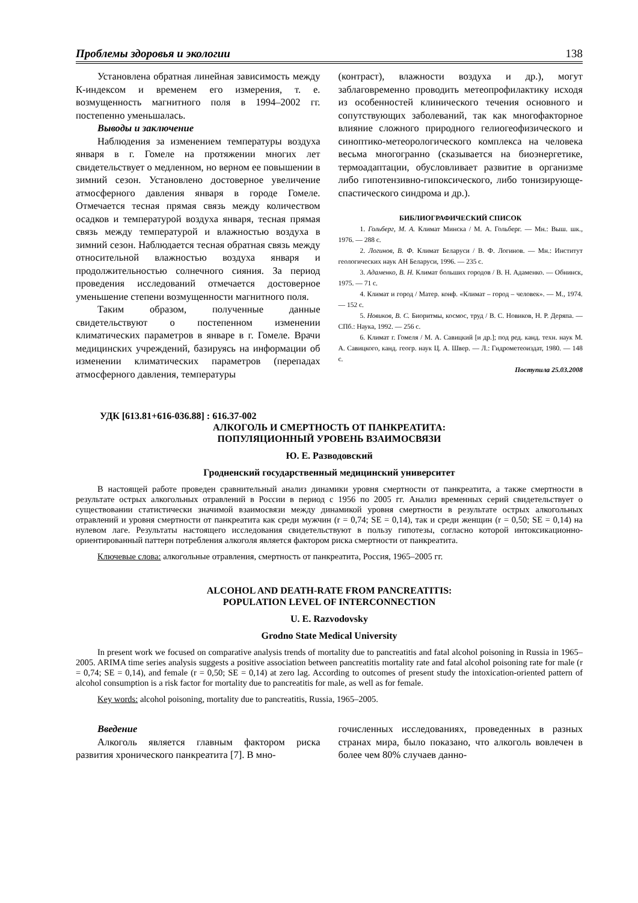Проблемы здоровья и экологии 138
Установлена обратная линейная зависимость между К-индексом и временем его измерения, т. е. возмущенность магнитного поля в 1994–2002 гг. постепенно уменьшалась.
Выводы и заключение
Наблюдения за изменением температуры воздуха января в г. Гомеле на протяжении многих лет свидетельствует о медленном, но верном ее повышении в зимний сезон. Установлено достоверное увеличение атмосферного давления января в городе Гомеле. Отмечается тесная прямая связь между количеством осадков и температурой воздуха января, тесная прямая связь между температурой и влажностью воздуха в зимний сезон. Наблюдается тесная обратная связь между относительной влажностью воздуха января и продолжительностью солнечного сияния. За период проведения исследований отмечается достоверное уменьшение степени возмущенности магнитного поля.
Таким образом, полученные данные свидетельствуют о постепенном изменении климатических параметров в январе в г. Гомеле. Врачи медицинских учреждений, базируясь на информации об изменении климатических параметров (перепадах атмосферного давления, температуры
(контраст), влажности воздуха и др.), могут заблаговременно проводить метеопрофилактику исходя из особенностей клинического течения основного и сопутствующих заболеваний, так как многофакторное влияние сложного природного гелиогеофизического и синоптико-метеорологического комплекса на человека весьма многогранно (сказывается на биоэнергетике, термоадаптации, обусловливает развитие в организме либо гипотензивно-гипоксического, либо тонизирующе-спастического синдрома и др.).
БИБЛИОГРАФИЧЕСКИЙ СПИСОК
1. Гольберг, М. А. Климат Минска / М. А. Гольберг. — Мн.: Выш. шк., 1976. — 288 с.
2. Логинов, В. Ф. Климат Беларуси / В. Ф. Логинов. — Мн.: Институт геологических наук АН Беларуси, 1996. — 235 с.
3. Адаменко, В. Н. Климат больших городов / В. Н. Адаменко. — Обнинск, 1975. — 71 с.
4. Климат и город / Матер. конф. «Климат – город – человек». — М., 1974. — 152 с.
5. Новиков, В. С. Биоритмы, космос, труд / В. С. Новиков, Н. Р. Деряпа. — СПб.: Наука, 1992. — 256 с.
6. Климат г. Гомеля / М. А. Савицкий [и др.]; под ред. канд. техн. наук М. А. Савицкого, канд. геогр. наук Ц. А. Швер. — Л.: Гидрометеоиздат, 1980. — 148 с.
Поступила 25.03.2008
УДК [613.81+616-036.88] : 616.37-002
АЛКОГОЛЬ И СМЕРТНОСТЬ ОТ ПАНКРЕАТИТА:
ПОПУЛЯЦИОННЫЙ УРОВЕНЬ ВЗАИМОСВЯЗИ
Ю. Е. Разводовский
Гродненский государственный медицинский университет
В настоящей работе проведен сравнительный анализ динамики уровня смертности от панкреатита, а также смертности в результате острых алкогольных отравлений в России в период с 1956 по 2005 гг. Анализ временных серий свидетельствует о существовании статистически значимой взаимосвязи между динамикой уровня смертности в результате острых алкогольных отравлений и уровня смертности от панкреатита как среди мужчин (r = 0,74; SE = 0,14), так и среди женщин (r = 0,50; SE = 0,14) на нулевом лаге. Результаты настоящего исследования свидетельствуют в пользу гипотезы, согласно которой интоксикационно-ориентированный паттерн потребления алкоголя является фактором риска смертности от панкреатита.
Ключевые слова: алкогольные отравления, смертность от панкреатита, Россия, 1965–2005 гг.
ALCOHOL AND DEATH-RATE FROM PANCREATITIS:
POPULATION LEVEL OF INTERCONNECTION
U. E. Razvodovsky
Grodno State Medical University
In present work we focused on comparative analysis trends of mortality due to pancreatitis and fatal alcohol poisoning in Russia in 1965–2005. ARIMA time series analysis suggests a positive association between pancreatitis mortality rate and fatal alcohol poisoning rate for male (r = 0,74; SE = 0,14), and female (r = 0,50; SE = 0,14) at zero lag. According to outcomes of present study the intoxication-oriented pattern of alcohol consumption is a risk factor for mortality due to pancreatitis for male, as well as for female.
Key words: alcohol poisoning, mortality due to pancreatitis, Russia, 1965–2005.
Введение
Алкоголь является главным фактором риска развития хронического панкреатита [7]. В мно-
гочисленных исследованиях, проведенных в разных странах мира, было показано, что алкоголь вовлечен в более чем 80% случаев данно-